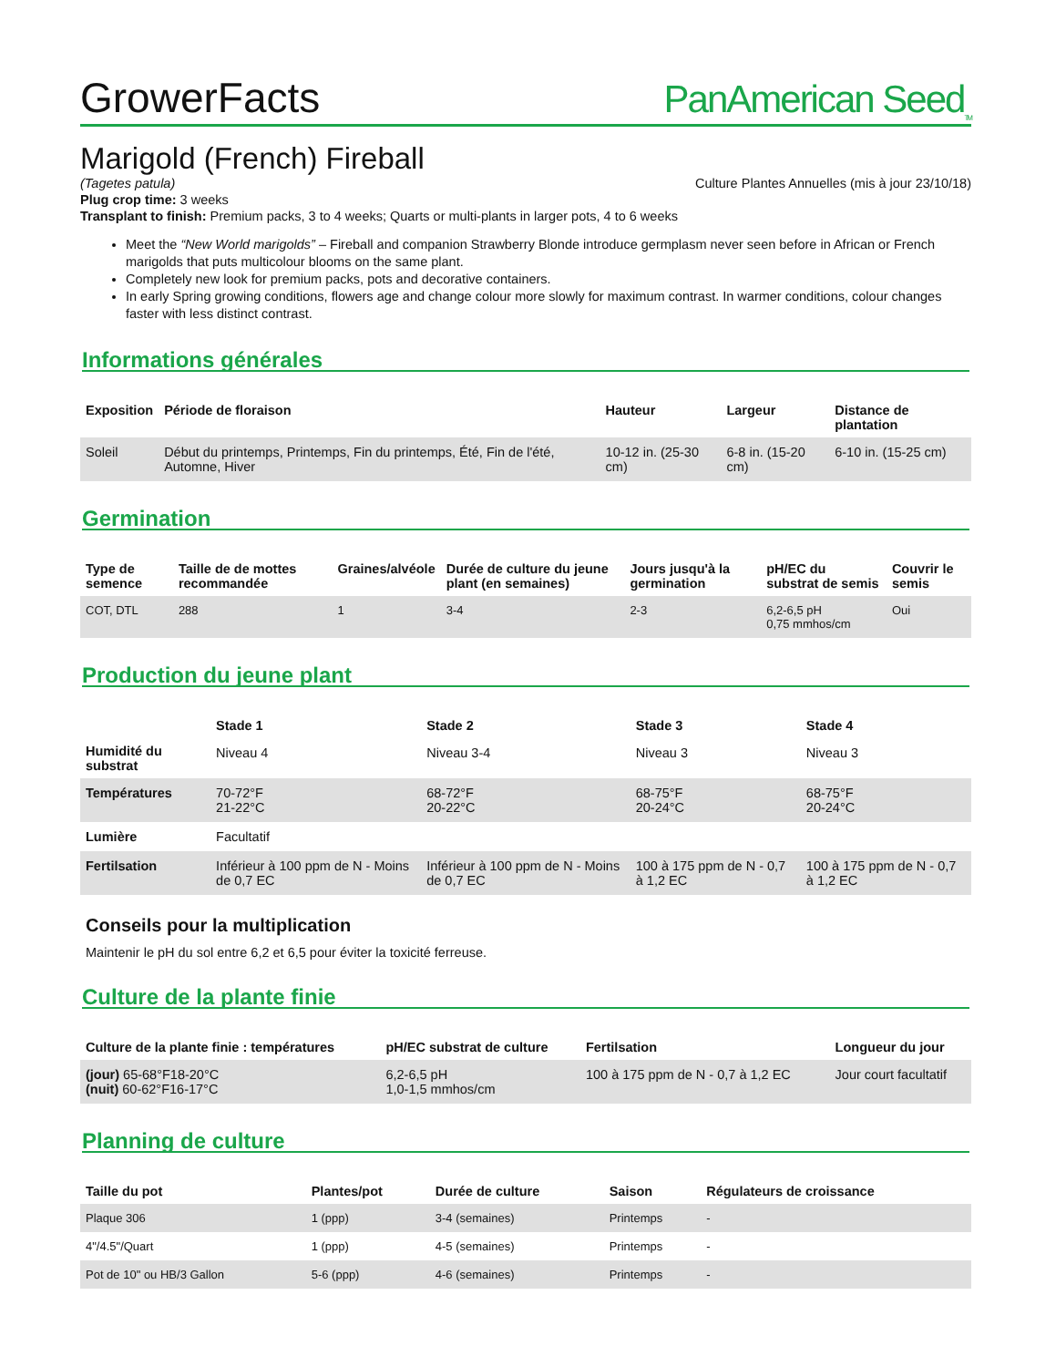GrowerFacts PanAmerican Seed<sub>TM</sub>
Marigold (French) Fireball
(Tagetes patula) Culture Plantes Annuelles (mis à jour 23/10/18)
Plug crop time: 3 weeks
Transplant to finish: Premium packs, 3 to 4 weeks; Quarts or multi-plants in larger pots, 4 to 6 weeks
Meet the “New World marigolds” – Fireball and companion Strawberry Blonde introduce germplasm never seen before in African or French marigolds that puts multicolour blooms on the same plant.
Completely new look for premium packs, pots and decorative containers.
In early Spring growing conditions, flowers age and change colour more slowly for maximum contrast. In warmer conditions, colour changes faster with less distinct contrast.
Informations générales
| Exposition | Période de floraison | Hauteur | Largeur | Distance de plantation |
| --- | --- | --- | --- | --- |
| Soleil | Début du printemps, Printemps, Fin du printemps, Été, Fin de l'été, Automne, Hiver | 10-12 in. (25-30 cm) | 6-8 in. (15-20 cm) | 6-10 in. (15-25 cm) |
Germination
| Type de semence | Taille de de mottes recommandée | Graines/alvéole | Durée de culture du jeune plant (en semaines) | Jours jusqu'à la germination | pH/EC du substrat de semis | Couvrir le semis |
| --- | --- | --- | --- | --- | --- | --- |
| COT, DTL | 288 | 1 | 3-4 | 2-3 | 6,2-6,5 pH 0,75 mmhos/cm | Oui |
Production du jeune plant
| | Stade 1 | Stade 2 | Stade 3 | Stade 4 |
| --- | --- | --- | --- | --- |
| Humidité du substrat | Niveau 4 | Niveau 3-4 | Niveau 3 | Niveau 3 |
| Températures | 70-72°F 21-22°C | 68-72°F 20-22°C | 68-75°F 20-24°C | 68-75°F 20-24°C |
| Lumière | Facultatif | | | |
| Fertilsation | Inférieur à 100 ppm de N - Moins de 0,7 EC | Inférieur à 100 ppm de N - Moins de 0,7 EC | 100 à 175 ppm de N - 0,7 à 1,2 EC | 100 à 175 ppm de N - 0,7 à 1,2 EC |
Conseils pour la multiplication
Maintenir le pH du sol entre 6,2 et 6,5 pour éviter la toxicité ferreuse.
Culture de la plante finie
| Culture de la plante finie : températures | pH/EC substrat de culture | Fertilsation | Longueur du jour |
| --- | --- | --- | --- |
| (jour) 65-68°F18-20°C (nuit) 60-62°F16-17°C | 6,2-6,5 pH 1,0-1,5 mmhos/cm | 100 à 175 ppm de N - 0,7 à 1,2 EC | Jour court facultatif |
Planning de culture
| Taille du pot | Plantes/pot | Durée de culture | Saison | Régulateurs de croissance |
| --- | --- | --- | --- | --- |
| Plaque 306 | 1 (ppp) | 3-4 (semaines) | Printemps | - |
| 4"/4.5"/Quart | 1 (ppp) | 4-5 (semaines) | Printemps | - |
| Pot de 10" ou HB/3 Gallon | 5-6 (ppp) | 4-6 (semaines) | Printemps | - |